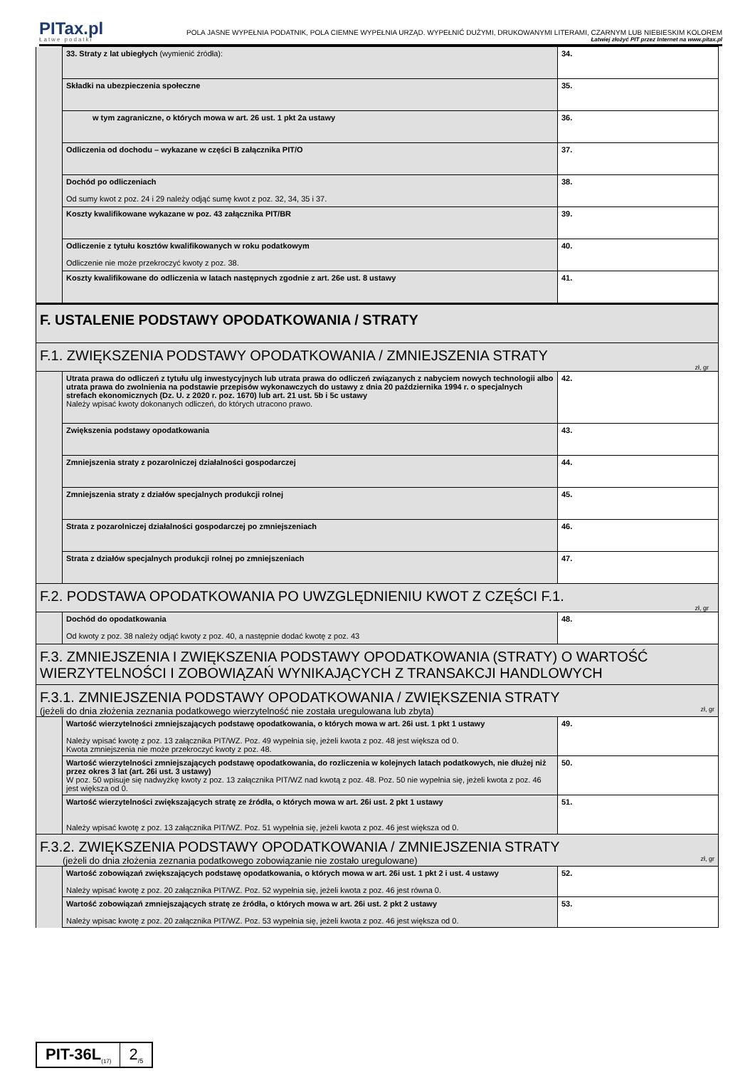PITax.pl
Łatwe podatki
POLA JASNE WYPEŁNIA PODATNIK, POLA CIEMNE WYPEŁNIA URZĄD. WYPEŁNIĆ DUŻYMI, DRUKOWANYMI LITERAMI, CZARNYM LUB NIEBIESKIM KOLOREM
Łatwiej złożyć PIT przez Internet na www.pitax.pl
| | 33. Straty z lat ubiegłych (wymienić źródła): | 34. |
| | Składki na ubezpieczenia społeczne | 35. |
| | w tym zagraniczne, o których mowa w art. 26 ust. 1 pkt 2a ustawy | 36. |
| | Odliczenia od dochodu – wykazane w części B załącznika PIT/O | 37. |
| | Dochód po odliczeniach Od sumy kwot z poz. 24 i 29 należy odjąć sumę kwot z poz. 32, 34, 35 i 37. | 38. |
| | Koszty kwalifikowane wykazane w poz. 43 załącznika PIT/BR | 39. |
| | Odliczenie z tytułu kosztów kwalifikowanych w roku podatkowym Odliczenie nie może przekroczyć kwoty z poz. 38. | 40. |
| | Koszty kwalifikowane do odliczenia w latach następnych zgodnie z art. 26e ust. 8 ustawy | 41. |
| F. USTALENIE PODSTAWY OPODATKOWANIA / STRATY | | |
| F.1. ZWIĘKSZENIA PODSTAWY OPODATKOWANIA / ZMNIEJSZENIA STRATY zł, gr | | |
| | Utrata prawa do odliczeń z tytułu ulg inwestycyjnych lub utrata prawa do odliczeń związanych z nabyciem nowych technologii albo utrata prawa do zwolnienia na podstawie przepisów wykonawczych do ustawy z dnia 20 października 1994 r. o specjalnych strefach ekonomicznych (Dz. U. z 2020 r. poz. 1670) lub art. 21 ust. 5b i 5c ustawy Należy wpisać kwoty dokonanych odliczeń, do których utracono prawo. | 42. |
| | Zwiększenia podstawy opodatkowania | 43. |
| | Zmniejszenia straty z pozarolniczej działalności gospodarczej | 44. |
| | Zmniejszenia straty z działów specjalnych produkcji rolnej | 45. |
| | Strata z pozarolniczej działalności gospodarczej po zmniejszeniach | 46. |
| | Strata z działów specjalnych produkcji rolnej po zmniejszeniach | 47. |
| F.2. PODSTAWA OPODATKOWANIA PO UWZGLĘDNIENIU KWOT Z CZĘŚCI F.1. zł, gr | | |
| | Dochód do opodatkowania Od kwoty z poz. 38 należy odjąć kwoty z poz. 40, a następnie dodać kwotę z poz. 43 | 48. |
| F.3. ZMNIEJSZENIA I ZWIĘKSZENIA PODSTAWY OPODATKOWANIA (STRATY) O WARTOŚĆ WIERZYTELNOŚCI I ZOBOWIĄZAŃ WYNIKAJĄCYCH Z TRANSAKCJI HANDLOWYCH | | |
| F.3.1. ZMNIEJSZENIA PODSTAWY OPODATKOWANIA / ZWIĘKSZENIA STRATY (jeżeli do dnia złożenia zeznania podatkowego wierzytelność nie została uregulowana lub zbyta) zł, gr | | |
| | Wartość wierzytelności zmniejszających podstawę opodatkowania, o których mowa w art. 26i ust. 1 pkt 1 ustawy Należy wpisać kwotę z poz. 13 załącznika PIT/WZ. Poz. 49 wypełnia się, jeżeli kwota z poz. 48 jest większa od 0. Kwota zmniejszenia nie może przekroczyć kwoty z poz. 48. | 49. |
| | Wartość wierzytelności zmniejszających podstawę opodatkowania, do rozliczenia w kolejnych latach podatkowych, nie dłużej niż przez okres 3 lat (art. 26i ust. 3 ustawy) W poz. 50 wpisuje się nadwyżkę kwoty z poz. 13 załącznika PIT/WZ nad kwotą z poz. 48. Poz. 50 nie wypełnia się, jeżeli kwota z poz. 46 jest większa od 0. | 50. |
| | Wartość wierzytelności zwiększających stratę ze źródła, o których mowa w art. 26i ust. 2 pkt 1 ustawy Należy wpisać kwotę z poz. 13 załącznika PIT/WZ. Poz. 51 wypełnia się, jeżeli kwota z poz. 46 jest większa od 0. | 51. |
| F.3.2. ZWIĘKSZENIA PODSTAWY OPODATKOWANIA / ZMNIEJSZENIA STRATY (jeżeli do dnia złożenia zeznania podatkowego zobowiązanie nie zostało uregulowane) zł, gr | | |
| | Wartość zobowiązań zwiększających podstawę opodatkowania, o których mowa w art. 26i ust. 1 pkt 2 i ust. 4 ustawy Należy wpisać kwotę z poz. 20 załącznika PIT/WZ. Poz. 52 wypełnia się, jeżeli kwota z poz. 46 jest równa 0. | 52. |
| | Wartość zobowiązań zmniejszających stratę ze źródła, o których mowa w art. 26i ust. 2 pkt 2 ustawy Należy wpisac kwotę z poz. 20 załącznika PIT/WZ. Poz. 53 wypełnia się, jeżeli kwota z poz. 46 jest większa od 0. | 53. |
PIT-36L<sub>(17)</sub>
2<sub>/5</sub>